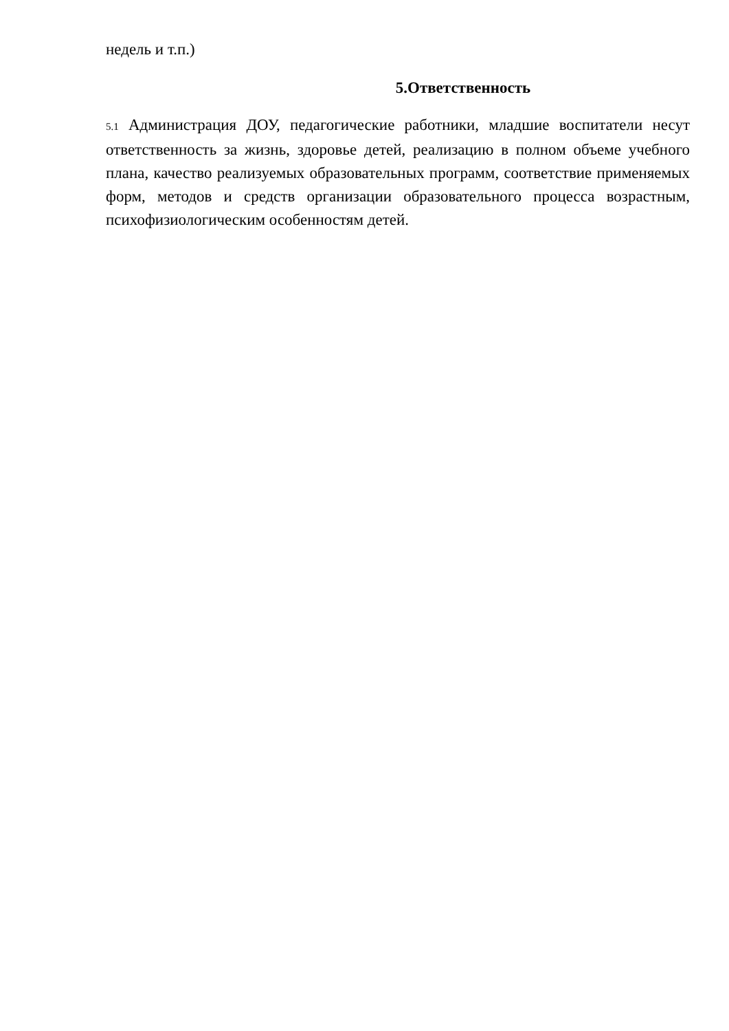недель и т.п.)
5.Ответственность
5.1 Администрация ДОУ, педагогические работники, младшие воспитатели несут ответственность за жизнь, здоровье детей, реализацию в полном объеме учебного плана, качество реализуемых образовательных программ, соответствие применяемых форм, методов и средств организации образовательного процесса возрастным, психофизиологическим особенностям детей.